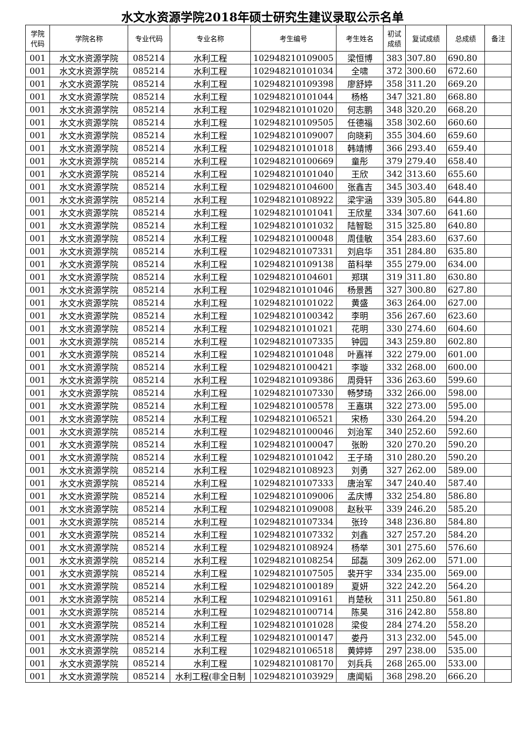水文水资源学院2018年硕士研究生建议录取公示名单
| 学院 代码 | 学院名称 | 专业代码 | 专业名称 | 考生编号 | 考生姓名 | 初试 成绩 | 复试成绩 | 总成绩 | 备注 |
| --- | --- | --- | --- | --- | --- | --- | --- | --- | --- |
| 001 | 水文水资源学院 | 085214 | 水利工程 | 102948210109005 | 梁恒博 | 383 | 307.80 | 690.80 | |
| 001 | 水文水资源学院 | 085214 | 水利工程 | 102948210101034 | 全啸 | 372 | 300.60 | 672.60 | |
| 001 | 水文水资源学院 | 085214 | 水利工程 | 102948210109398 | 廖舒婷 | 358 | 311.20 | 669.20 | |
| 001 | 水文水资源学院 | 085214 | 水利工程 | 102948210101044 | 杨格 | 347 | 321.80 | 668.80 | |
| 001 | 水文水资源学院 | 085214 | 水利工程 | 102948210101020 | 何志鹏 | 348 | 320.20 | 668.20 | |
| 001 | 水文水资源学院 | 085214 | 水利工程 | 102948210109505 | 任德福 | 358 | 302.60 | 660.60 | |
| 001 | 水文水资源学院 | 085214 | 水利工程 | 102948210109007 | 向晓莉 | 355 | 304.60 | 659.60 | |
| 001 | 水文水资源学院 | 085214 | 水利工程 | 102948210101018 | 韩靖博 | 366 | 293.40 | 659.40 | |
| 001 | 水文水资源学院 | 085214 | 水利工程 | 102948210100669 | 童彤 | 379 | 279.40 | 658.40 | |
| 001 | 水文水资源学院 | 085214 | 水利工程 | 102948210101040 | 王欣 | 342 | 313.60 | 655.60 | |
| 001 | 水文水资源学院 | 085214 | 水利工程 | 102948210104600 | 张鑫吉 | 345 | 303.40 | 648.40 | |
| 001 | 水文水资源学院 | 085214 | 水利工程 | 102948210108922 | 梁宇涵 | 339 | 305.80 | 644.80 | |
| 001 | 水文水资源学院 | 085214 | 水利工程 | 102948210101041 | 王欣星 | 334 | 307.60 | 641.60 | |
| 001 | 水文水资源学院 | 085214 | 水利工程 | 102948210101032 | 陆智聪 | 315 | 325.80 | 640.80 | |
| 001 | 水文水资源学院 | 085214 | 水利工程 | 102948210100048 | 周佳敏 | 354 | 283.60 | 637.60 | |
| 001 | 水文水资源学院 | 085214 | 水利工程 | 102948210107331 | 刘启华 | 351 | 284.80 | 635.80 | |
| 001 | 水文水资源学院 | 085214 | 水利工程 | 102948210109138 | 苗科举 | 355 | 279.00 | 634.00 | |
| 001 | 水文水资源学院 | 085214 | 水利工程 | 102948210104601 | 郑琪 | 319 | 311.80 | 630.80 | |
| 001 | 水文水资源学院 | 085214 | 水利工程 | 102948210101046 | 杨景茜 | 327 | 300.80 | 627.80 | |
| 001 | 水文水资源学院 | 085214 | 水利工程 | 102948210101022 | 黄盛 | 363 | 264.00 | 627.00 | |
| 001 | 水文水资源学院 | 085214 | 水利工程 | 102948210100342 | 李明 | 356 | 267.60 | 623.60 | |
| 001 | 水文水资源学院 | 085214 | 水利工程 | 102948210101021 | 花明 | 330 | 274.60 | 604.60 | |
| 001 | 水文水资源学院 | 085214 | 水利工程 | 102948210107335 | 钟园 | 343 | 259.80 | 602.80 | |
| 001 | 水文水资源学院 | 085214 | 水利工程 | 102948210101048 | 叶嘉祥 | 322 | 279.00 | 601.00 | |
| 001 | 水文水资源学院 | 085214 | 水利工程 | 102948210100421 | 李璇 | 332 | 268.00 | 600.00 | |
| 001 | 水文水资源学院 | 085214 | 水利工程 | 102948210109386 | 周舜轩 | 336 | 263.60 | 599.60 | |
| 001 | 水文水资源学院 | 085214 | 水利工程 | 102948210107330 | 畅梦琦 | 332 | 266.00 | 598.00 | |
| 001 | 水文水资源学院 | 085214 | 水利工程 | 102948210100578 | 王嘉琪 | 322 | 273.00 | 595.00 | |
| 001 | 水文水资源学院 | 085214 | 水利工程 | 102948210106521 | 宋杨 | 330 | 264.20 | 594.20 | |
| 001 | 水文水资源学院 | 085214 | 水利工程 | 102948210100046 | 刘治军 | 340 | 252.60 | 592.60 | |
| 001 | 水文水资源学院 | 085214 | 水利工程 | 102948210100047 | 张盼 | 320 | 270.20 | 590.20 | |
| 001 | 水文水资源学院 | 085214 | 水利工程 | 102948210101042 | 王子琦 | 310 | 280.20 | 590.20 | |
| 001 | 水文水资源学院 | 085214 | 水利工程 | 102948210108923 | 刘勇 | 327 | 262.00 | 589.00 | |
| 001 | 水文水资源学院 | 085214 | 水利工程 | 102948210107333 | 唐治军 | 347 | 240.40 | 587.40 | |
| 001 | 水文水资源学院 | 085214 | 水利工程 | 102948210109006 | 孟庆博 | 332 | 254.80 | 586.80 | |
| 001 | 水文水资源学院 | 085214 | 水利工程 | 102948210109008 | 赵秋平 | 339 | 246.20 | 585.20 | |
| 001 | 水文水资源学院 | 085214 | 水利工程 | 102948210107334 | 张玲 | 348 | 236.80 | 584.80 | |
| 001 | 水文水资源学院 | 085214 | 水利工程 | 102948210107332 | 刘鑫 | 327 | 257.20 | 584.20 | |
| 001 | 水文水资源学院 | 085214 | 水利工程 | 102948210108924 | 杨举 | 301 | 275.60 | 576.60 | |
| 001 | 水文水资源学院 | 085214 | 水利工程 | 102948210108254 | 邱磊 | 309 | 262.00 | 571.00 | |
| 001 | 水文水资源学院 | 085214 | 水利工程 | 102948210107505 | 裴开宇 | 334 | 235.00 | 569.00 | |
| 001 | 水文水资源学院 | 085214 | 水利工程 | 102948210100189 | 夏妍 | 322 | 242.20 | 564.20 | |
| 001 | 水文水资源学院 | 085214 | 水利工程 | 102948210109161 | 肖楚秋 | 311 | 250.80 | 561.80 | |
| 001 | 水文水资源学院 | 085214 | 水利工程 | 102948210100714 | 陈昊 | 316 | 242.80 | 558.80 | |
| 001 | 水文水资源学院 | 085214 | 水利工程 | 102948210101028 | 梁俊 | 284 | 274.20 | 558.20 | |
| 001 | 水文水资源学院 | 085214 | 水利工程 | 102948210100147 | 娄丹 | 313 | 232.00 | 545.00 | |
| 001 | 水文水资源学院 | 085214 | 水利工程 | 102948210106518 | 黄婷婷 | 297 | 238.00 | 535.00 | |
| 001 | 水文水资源学院 | 085214 | 水利工程 | 102948210108170 | 刘兵兵 | 268 | 265.00 | 533.00 | |
| 001 | 水文水资源学院 | 085214 | 水利工程(非全日制 | 102948210103929 | 唐闻韬 | 368 | 298.20 | 666.20 | |